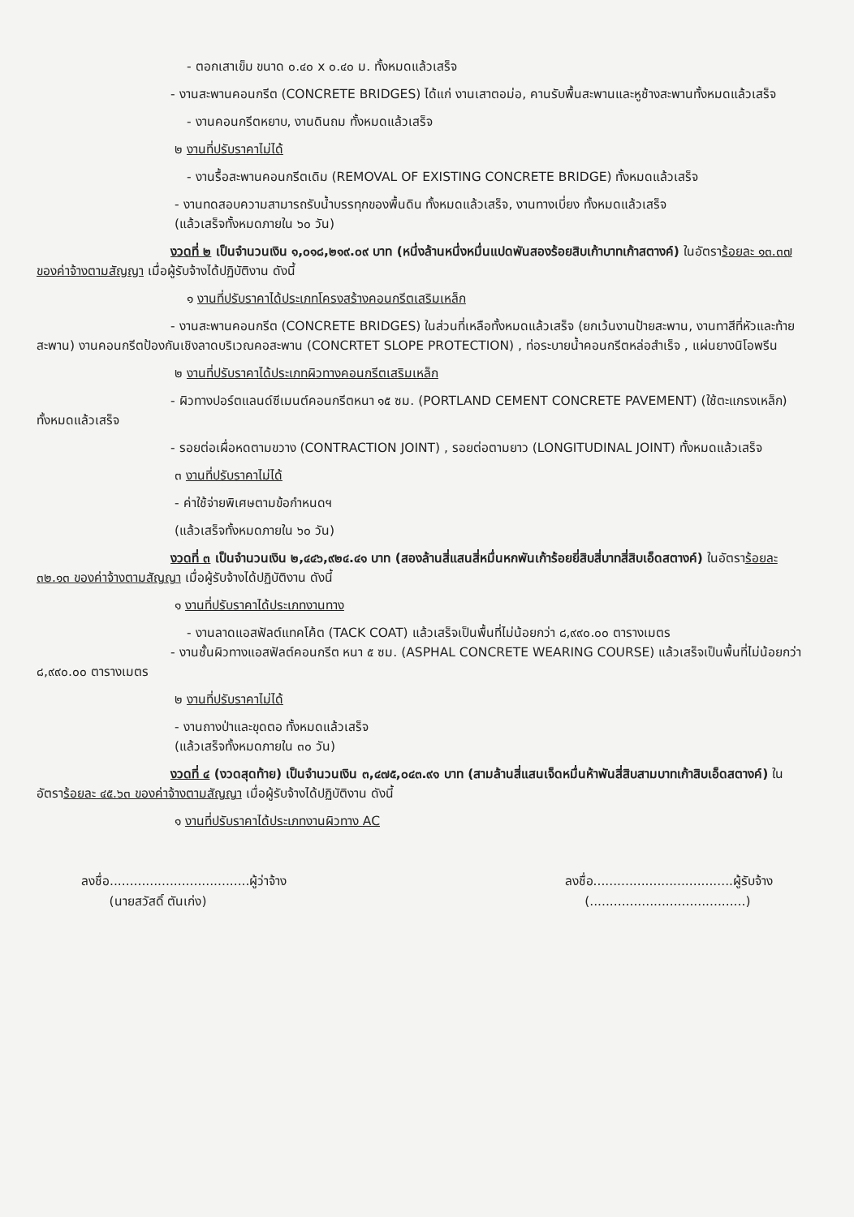- ตอกเสาเข็ม ขนาด ๐.๔๐ x ๐.๔๐ ม. ทั้งหมดแล้วเสร็จ
- งานสะพานคอนกรีต (CONCRETE BRIDGES) ได้แก่ งานเสาตอม่อ, คานรับพื้นสะพานและหูช้างสะพานทั้งหมดแล้วเสร็จ
- งานคอนกรีตหยาบ, งานดินถม ทั้งหมดแล้วเสร็จ
๒ งานที่ปรับราคาไม่ได้
- งานรื้อสะพานคอนกรีตเดิม (REMOVAL OF EXISTING CONCRETE BRIDGE) ทั้งหมดแล้วเสร็จ
- งานทดสอบความสามารถรับน้ำบรรทุกของพื้นดิน ทั้งหมดแล้วเสร็จ, งานทางเบี่ยง ทั้งหมดแล้วเสร็จ
(แล้วเสร็จทั้งหมดภายใน ๖๐ วัน)
งวดที่ ๒ เป็นจำนวนเงิน ๑,๐๑๘,๒๑๙.๐๙ บาท (หนึ่งล้านหนึ่งหมื่นแปดพันสองร้อยสิบเก้าบาทเก้าสตางค์) ในอัตราร้อยละ ๑๓.๓๗ ของค่าจ้างตามสัญญา เมื่อผู้รับจ้างได้ปฏิบัติงาน ดังนี้
๑ งานที่ปรับราคาได้ประเภทโครงสร้างคอนกรีตเสริมเหล็ก
- งานสะพานคอนกรีต (CONCRETE BRIDGES) ในส่วนที่เหลือทั้งหมดแล้วเสร็จ (ยกเว้นงานป้ายสะพาน, งานทาสีที่หัวและท้ายสะพาน) งานคอนกรีตป้องกันเชิงลาดบริเวณคอสะพาน (CONCRTET SLOPE PROTECTION) , ท่อระบายน้ำคอนกรีตหล่อสำเร็จ , แผ่นยางนิโอพรีน
๒ งานที่ปรับราคาได้ประเภทผิวทางคอนกรีตเสริมเหล็ก
- ผิวทางปอร์ตแลนด์ซีเมนต์คอนกรีตหนา ๑๕ ซม. (PORTLAND CEMENT CONCRETE PAVEMENT) (ใช้ตะแกรงเหล็ก) ทั้งหมดแล้วเสร็จ
- รอยต่อเผื่อหดตามขวาง (CONTRACTION JOINT) , รอยต่อตามยาว (LONGITUDINAL JOINT) ทั้งหมดแล้วเสร็จ
๓ งานที่ปรับราคาไม่ได้
- ค่าใช้จ่ายพิเศษตามข้อกำหนดฯ
(แล้วเสร็จทั้งหมดภายใน ๖๐ วัน)
งวดที่ ๓ เป็นจำนวนเงิน ๒,๔๔๖,๙๒๔.๔๑ บาท (สองล้านสี่แสนสี่หมื่นหกพันเก้าร้อยยี่สิบสี่บาทสี่สิบเอ็ดสตางค์) ในอัตราร้อยละ ๓๒.๑๓ ของค่าจ้างตามสัญญา เมื่อผู้รับจ้างได้ปฏิบัติงาน ดังนี้
๑ งานที่ปรับราคาได้ประเภทงานทาง
- งานลาดแอสฟัลต์แทคโค้ต (TACK COAT) แล้วเสร็จเป็นพื้นที่ไม่น้อยกว่า ๘,๙๙๐.๐๐ ตารางเมตร
- งานชั้นผิวทางแอสฟัลต์คอนกรีต หนา ๕ ซม. (ASPHAL CONCRETE WEARING COURSE) แล้วเสร็จเป็นพื้นที่ไม่น้อยกว่า ๘,๙๙๐.๐๐ ตารางเมตร
๒ งานที่ปรับราคาไม่ได้
- งานถางป่าและขุดตอ ทั้งหมดแล้วเสร็จ
(แล้วเสร็จทั้งหมดภายใน ๓๐ วัน)
งวดที่ ๔ (งวดสุดท้าย) เป็นจำนวนเงิน ๓,๔๗๕,๐๔๓.๙๑ บาท (สามล้านสี่แสนเจ็ดหมื่นห้าพันสี่สิบสามบาทเก้าสิบเอ็ดสตางค์) ในอัตราร้อยละ ๔๕.๖๓ ของค่าจ้างตามสัญญา เมื่อผู้รับจ้างได้ปฏิบัติงาน ดังนี้
๑ งานที่ปรับราคาได้ประเภทงานผิวทาง AC
ลงชื่อ...................................ผู้ว่าจ้าง
(นายสวัสดิ์ ตันเก่ง)
ลงชื่อ...................................ผู้รับจ้าง
(.......................................)